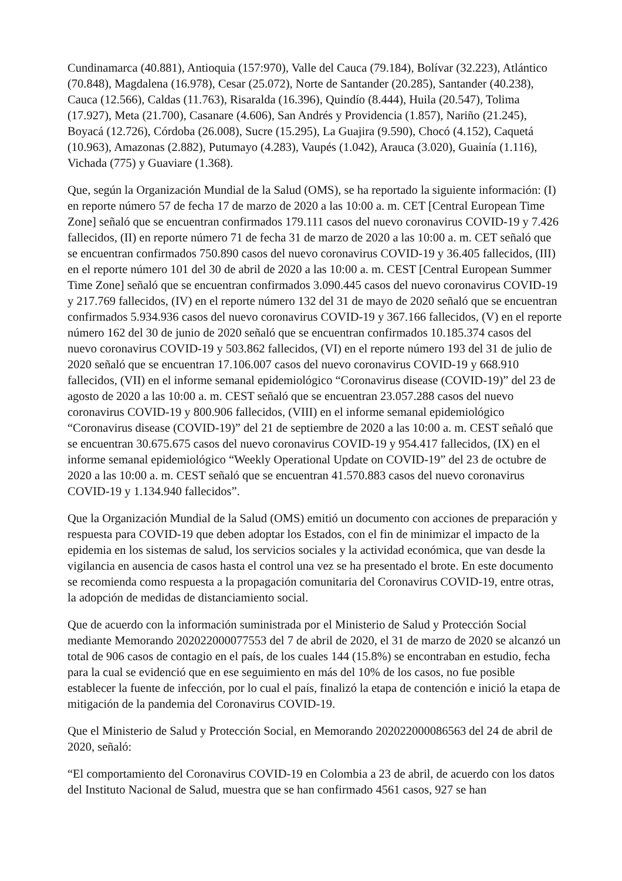Cundinamarca (40.881), Antioquia (157:970), Valle del Cauca (79.184), Bolívar (32.223), Atlántico (70.848), Magdalena (16.978), Cesar (25.072), Norte de Santander (20.285), Santander (40.238), Cauca (12.566), Caldas (11.763), Risaralda (16.396), Quindío (8.444), Huila (20.547), Tolima (17.927), Meta (21.700), Casanare (4.606), San Andrés y Providencia (1.857), Nariño (21.245), Boyacá (12.726), Córdoba (26.008), Sucre (15.295), La Guajira (9.590), Chocó (4.152), Caquetá (10.963), Amazonas (2.882), Putumayo (4.283), Vaupés (1.042), Arauca (3.020), Guainía (1.116), Vichada (775) y Guaviare (1.368).
Que, según la Organización Mundial de la Salud (OMS), se ha reportado la siguiente información: (I) en reporte número 57 de fecha 17 de marzo de 2020 a las 10:00 a. m. CET [Central European Time Zone] señaló que se encuentran confirmados 179.111 casos del nuevo coronavirus COVID-19 y 7.426 fallecidos, (II) en reporte número 71 de fecha 31 de marzo de 2020 a las 10:00 a. m. CET señaló que se encuentran confirmados 750.890 casos del nuevo coronavirus COVID-19 y 36.405 fallecidos, (III) en el reporte número 101 del 30 de abril de 2020 a las 10:00 a. m. CEST [Central European Summer Time Zone] señaló que se encuentran confirmados 3.090.445 casos del nuevo coronavirus COVID-19 y 217.769 fallecidos, (IV) en el reporte número 132 del 31 de mayo de 2020 señaló que se encuentran confirmados 5.934.936 casos del nuevo coronavirus COVID-19 y 367.166 fallecidos, (V) en el reporte número 162 del 30 de junio de 2020 señaló que se encuentran confirmados 10.185.374 casos del nuevo coronavirus COVID-19 y 503.862 fallecidos, (VI) en el reporte número 193 del 31 de julio de 2020 señaló que se encuentran 17.106.007 casos del nuevo coronavirus COVID-19 y 668.910 fallecidos, (VII) en el informe semanal epidemiológico “Coronavirus disease (COVID-19)” del 23 de agosto de 2020 a las 10:00 a. m. CEST señaló que se encuentran 23.057.288 casos del nuevo coronavirus COVID-19 y 800.906 fallecidos, (VIII) en el informe semanal epidemiológico “Coronavirus disease (COVID-19)” del 21 de septiembre de 2020 a las 10:00 a. m. CEST señaló que se encuentran 30.675.675 casos del nuevo coronavirus COVID-19 y 954.417 fallecidos, (IX) en el informe semanal epidemiológico “Weekly Operational Update on COVID-19” del 23 de octubre de 2020 a las 10:00 a. m. CEST señaló que se encuentran 41.570.883 casos del nuevo coronavirus COVID-19 y 1.134.940 fallecidos”.
Que la Organización Mundial de la Salud (OMS) emitió un documento con acciones de preparación y respuesta para COVID-19 que deben adoptar los Estados, con el fin de minimizar el impacto de la epidemia en los sistemas de salud, los servicios sociales y la actividad económica, que van desde la vigilancia en ausencia de casos hasta el control una vez se ha presentado el brote. En este documento se recomienda como respuesta a la propagación comunitaria del Coronavirus COVID-19, entre otras, la adopción de medidas de distanciamiento social.
Que de acuerdo con la información suministrada por el Ministerio de Salud y Protección Social mediante Memorando 202022000077553 del 7 de abril de 2020, el 31 de marzo de 2020 se alcanzó un total de 906 casos de contagio en el país, de los cuales 144 (15.8%) se encontraban en estudio, fecha para la cual se evidenció que en ese seguimiento en más del 10% de los casos, no fue posible establecer la fuente de infección, por lo cual el país, finalizó la etapa de contención e inició la etapa de mitigación de la pandemia del Coronavirus COVID-19.
Que el Ministerio de Salud y Protección Social, en Memorando 202022000086563 del 24 de abril de 2020, señaló:
“El comportamiento del Coronavirus COVID-19 en Colombia a 23 de abril, de acuerdo con los datos del Instituto Nacional de Salud, muestra que se han confirmado 4561 casos, 927 se han